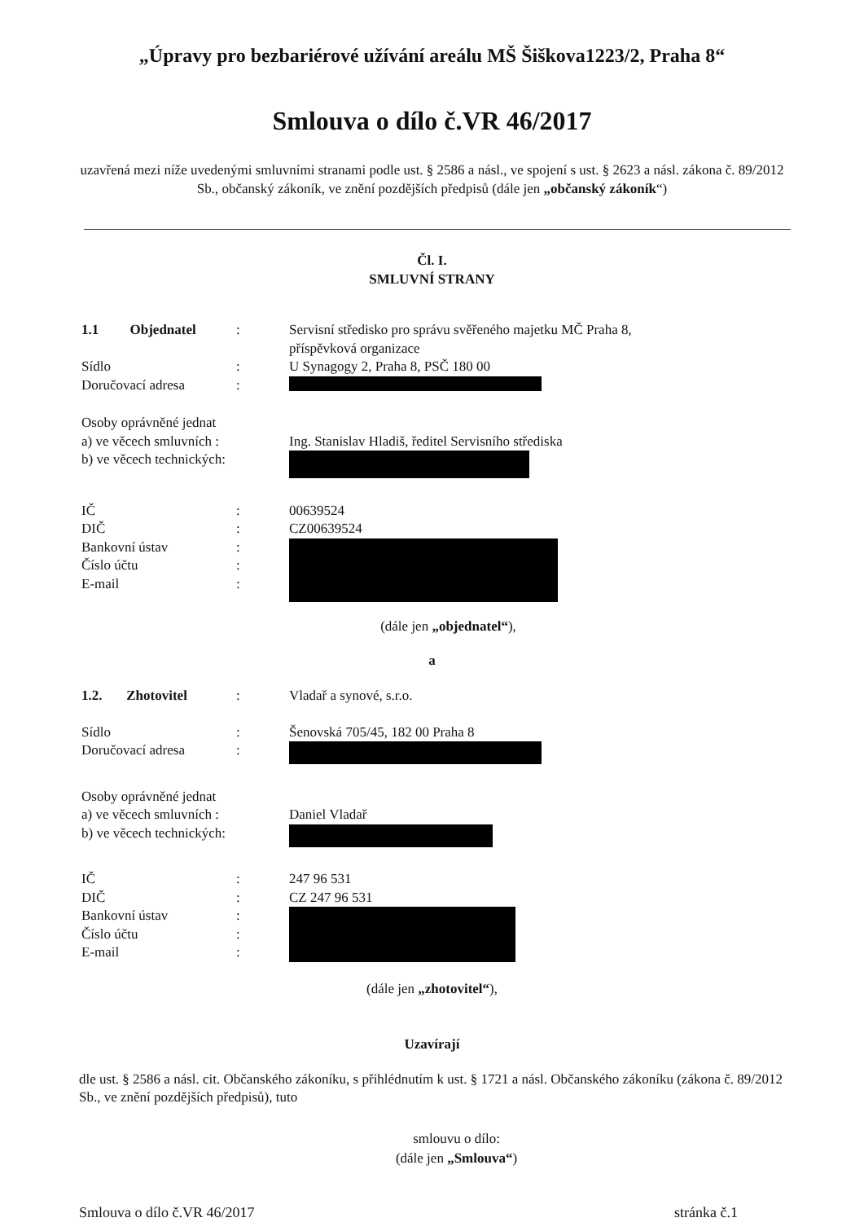„Úpravy pro bezbariérové užívání areálu MŠ Šiškova1223/2, Praha 8“
Smlouva o dílo č.VR 46/2017
uzavřená mezi níže uvedenými smluvními stranami podle ust. § 2586 a násl., ve spojení s ust. § 2623 a násl. zákona č. 89/2012 Sb., občanský zákoník, ve znění pozdějších předpisů (dále jen „občanský zákoník“)
Čl. I.
SMLUVNÍ STRANY
| 1.1 Objednatel | : | Servisní středisko pro správu svěřeného majetku MČ Praha 8, příspěvková organizace |
| Sídlo | : | U Synagogy 2, Praha 8, PSČ 180 00 |
| Doručovací adresa | : | |
| Osoby oprávněné jednat a) ve věcech smluvních : b) ve věcech technických: | | Ing. Stanislav Hladiš, ředitel Servisního střediska |
| IČ DIČ Bankovní ústav Číslo účtu E-mail | : : : : : | 00639524 CZ00639524 |
(dále jen „objednatel“),
a
| 1.2. Zhotovitel | : | Vladař a synové, s.r.o. |
| Sídlo | : | Šenovská 705/45, 182 00 Praha 8 |
| Doručovací adresa | : | |
| Osoby oprávněné jednat a) ve věcech smluvních : b) ve věcech technických: | | Daniel Vladař |
| IČ DIČ Bankovní ústav Číslo účtu E-mail | : : : : : | 247 96 531 CZ 247 96 531 |
(dále jen „zhotovitel“),
Uzavírají
dle ust. § 2586 a násl. cit. Občanského zákoníku, s přihlédnutím k ust. § 1721 a násl. Občanského zákoníku (zákona č. 89/2012 Sb., ve znění pozdějších předpisů), tuto
smlouvu o dílo:
(dále jen „Smlouva“)
Smlouva o dílo č.VR 46/2017 stránka č.1